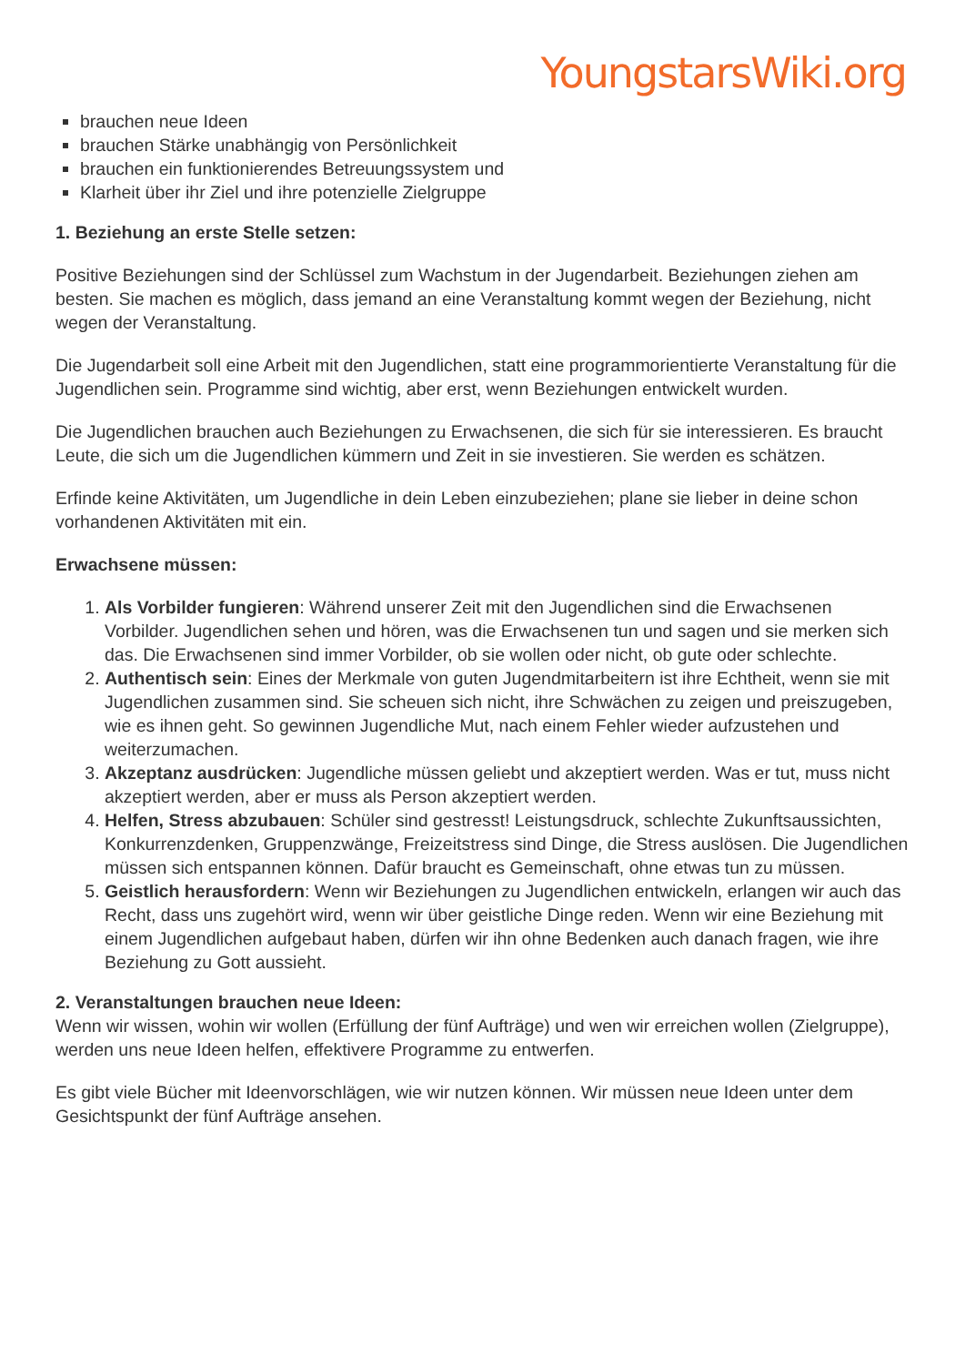YoungstarsWiki.org
brauchen neue Ideen
brauchen Stärke unabhängig von Persönlichkeit
brauchen ein funktionierendes Betreuungssystem und
Klarheit über ihr Ziel und ihre potenzielle Zielgruppe
1. Beziehung an erste Stelle setzen:
Positive Beziehungen sind der Schlüssel zum Wachstum in der Jugendarbeit. Beziehungen ziehen am besten. Sie machen es möglich, dass jemand an eine Veranstaltung kommt wegen der Beziehung, nicht wegen der Veranstaltung.
Die Jugendarbeit soll eine Arbeit mit den Jugendlichen, statt eine programmorientierte Veranstaltung für die Jugendlichen sein. Programme sind wichtig, aber erst, wenn Beziehungen entwickelt wurden.
Die Jugendlichen brauchen auch Beziehungen zu Erwachsenen, die sich für sie interessieren. Es braucht Leute, die sich um die Jugendlichen kümmern und Zeit in sie investieren. Sie werden es schätzen.
Erfinde keine Aktivitäten, um Jugendliche in dein Leben einzubeziehen; plane sie lieber in deine schon vorhandenen Aktivitäten mit ein.
Erwachsene müssen:
1. Als Vorbilder fungieren: Während unserer Zeit mit den Jugendlichen sind die Erwachsenen Vorbilder. Jugendlichen sehen und hören, was die Erwachsenen tun und sagen und sie merken sich das. Die Erwachsenen sind immer Vorbilder, ob sie wollen oder nicht, ob gute oder schlechte.
2. Authentisch sein: Eines der Merkmale von guten Jugendmitarbeitern ist ihre Echtheit, wenn sie mit Jugendlichen zusammen sind. Sie scheuen sich nicht, ihre Schwächen zu zeigen und preiszugeben, wie es ihnen geht. So gewinnen Jugendliche Mut, nach einem Fehler wieder aufzustehen und weiterzumachen.
3. Akzeptanz ausdrücken: Jugendliche müssen geliebt und akzeptiert werden. Was er tut, muss nicht akzeptiert werden, aber er muss als Person akzeptiert werden.
4. Helfen, Stress abzubauen: Schüler sind gestresst! Leistungsdruck, schlechte Zukunftsaussichten, Konkurrenzdenken, Gruppenzwänge, Freizeitstress sind Dinge, die Stress auslösen. Die Jugendlichen müssen sich entspannen können. Dafür braucht es Gemeinschaft, ohne etwas tun zu müssen.
5. Geistlich herausfordern: Wenn wir Beziehungen zu Jugendlichen entwickeln, erlangen wir auch das Recht, dass uns zugehört wird, wenn wir über geistliche Dinge reden. Wenn wir eine Beziehung mit einem Jugendlichen aufgebaut haben, dürfen wir ihn ohne Bedenken auch danach fragen, wie ihre Beziehung zu Gott aussieht.
2. Veranstaltungen brauchen neue Ideen:
Wenn wir wissen, wohin wir wollen (Erfüllung der fünf Aufträge) und wen wir erreichen wollen (Zielgruppe), werden uns neue Ideen helfen, effektivere Programme zu entwerfen.
Es gibt viele Bücher mit Ideenvorschlägen, wie wir nutzen können. Wir müssen neue Ideen unter dem Gesichtspunkt der fünf Aufträge ansehen.